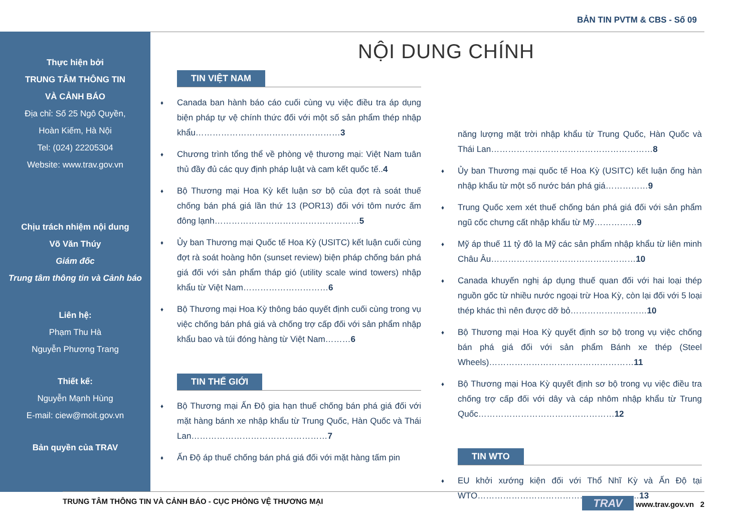BẢN TIN PVTM & CBS - Số 09
Thực hiện bởi
TRUNG TÂM THÔNG TIN
VÀ CẢNH BÁO
Địa chỉ: Số 25 Ngô Quyền,
Hoàn Kiếm, Hà Nội
Tel: (024) 22205304
Website: www.trav.gov.vn
Chịu trách nhiệm nội dung
Võ Văn Thúy
Giám đốc
Trung tâm thông tin và Cảnh báo
Liên hệ:
Phạm Thu Hà
Nguyễn Phương Trang
Thiết kế:
Nguyễn Mạnh Hùng
E-mail: ciew@moit.gov.vn
Bản quyền của TRAV
NỘI DUNG CHÍNH
TIN VIỆT NAM
♦ Canada ban hành báo cáo cuối cùng vụ việc điều tra áp dụng biện pháp tự vệ chính thức đối với một số sản phẩm thép nhập khẩu……………………………………………3
♦ Chương trình tổng thể về phòng vệ thương mại: Việt Nam tuân thủ đầy đủ các quy định pháp luật và cam kết quốc tế..4
♦ Bộ Thương mại Hoa Kỳ kết luận sơ bộ của đợt rà soát thuế chống bán phá giá lần thứ 13 (POR13) đối với tôm nước ấm đông lạnh……………………………………………5
♦ Ủy ban Thương mại Quốc tế Hoa Kỳ (USITC) kết luận cuối cùng đợt rà soát hoàng hôn (sunset review) biện pháp chống bán phá giá đối với sản phẩm tháp gió (utility scale wind towers) nhập khẩu từ Việt Nam…………………………6
♦ Bộ Thương mại Hoa Kỳ thông báo quyết định cuối cùng trong vụ việc chống bán phá giá và chống trợ cấp đối với sản phẩm nhập khẩu bao và túi đóng hàng từ Việt Nam………6
TIN THẾ GIỚI
♦ Bộ Thương mại Ấn Độ gia hạn thuế chống bán phá giá đối với mặt hàng bánh xe nhập khẩu từ Trung Quốc, Hàn Quốc và Thái Lan…………………………………………7
♦ Ấn Độ áp thuế chống bán phá giá đối với mặt hàng tấm pin
năng lượng mặt trời nhập khẩu từ Trung Quốc, Hàn Quốc và Thái Lan…………………………………………………8
♦ Ủy ban Thương mại quốc tế Hoa Kỳ (USITC) kết luận ống hàn nhập khẩu từ một số nước bán phá giá……………9
♦ Trung Quốc xem xét thuế chống bán phá giá đối với sản phẩm ngũ cốc chưng cất nhập khẩu từ Mỹ……………9
♦ Mỹ áp thuế 11 tỷ đô la Mỹ các sản phẩm nhập khẩu từ liên minh Châu Âu……………………………………………10
♦ Canada khuyến nghị áp dụng thuế quan đối với hai loại thép nguồn gốc từ nhiều nước ngoại trừ Hoa Kỳ, còn lại đối với 5 loại thép khác thì nên được dỡ bỏ………………………10
♦ Bộ Thương mại Hoa Kỳ quyết định sơ bộ trong vụ việc chống bán phá giá đối với sản phẩm Bánh xe thép (Steel Wheels)……………………………………………11
♦ Bộ Thương mại Hoa Kỳ quyết định sơ bộ trong vụ việc điều tra chống trợ cấp đối với dây và cáp nhôm nhập khẩu từ Trung Quốc…………………………………………12
TIN WTO
♦ EU khởi xướng kiện đối với Thổ Nhĩ Kỳ và Ấn Độ tại WTO…………………………………………………13
TRUNG TÂM THÔNG TIN VÀ CẢNH BÁO - CỤC PHÒNG VỆ THƯƠNG MẠI TRAV www.trav.gov.vn 2